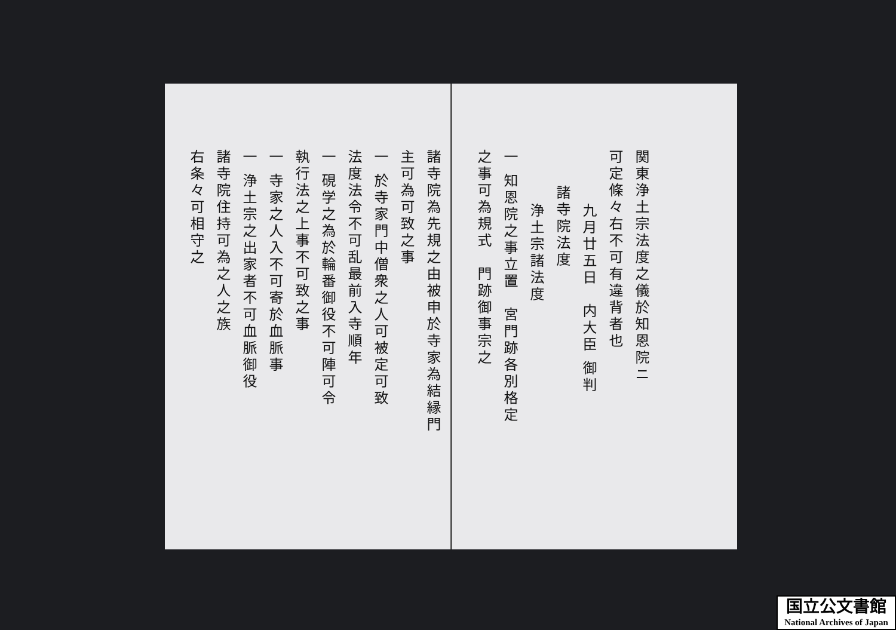関東浄土宗法度之儀於知恩院ニ
可定條々右不可有違背者也
九月廿五日　内大臣 御判
諸寺院法度
浄土宗諸法度
一 知恩院之事立置　宮門跡各別格定
之事可為規式　門跡御事宗之
諸寺院為先規之由被申於寺家為結縁門
主可為可致之事
一 於寺家門中僧衆之人可被定可致
法度法令不可乱最前入寺順年
一 硯学之為於輪番御役不可陣可令
執行法之上事不可致之事
一 寺家之人入不可寄於血脈事
一 浄土宗之出家者不可血脈御役
諸寺院住持可為之人之族
右条々可相守之
国立公文書館
National Archives of Japan